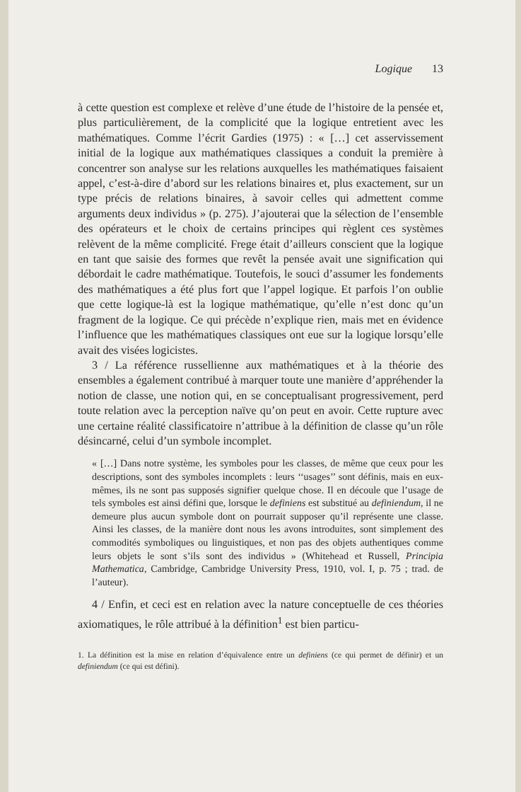Logique 13
à cette question est complexe et relève d’une étude de l’histoire de la pensée et, plus particulièrement, de la complicité que la logique entretient avec les mathématiques. Comme l’écrit Gardies (1975) : « […] cet asservissement initial de la logique aux mathématiques classiques a conduit la première à concentrer son analyse sur les relations auxquelles les mathématiques faisaient appel, c’est-à-dire d’abord sur les relations binaires et, plus exactement, sur un type précis de relations binaires, à savoir celles qui admettent comme arguments deux individus » (p. 275). J’ajouterai que la sélection de l’ensemble des opérateurs et le choix de certains principes qui règlent ces systèmes relèvent de la même complicité. Frege était d’ailleurs conscient que la logique en tant que saisie des formes que revêt la pensée avait une signification qui débordait le cadre mathématique. Toutefois, le souci d’assumer les fondements des mathématiques a été plus fort que l’appel logique. Et parfois l’on oublie que cette logique-là est la logique mathématique, qu’elle n’est donc qu’un fragment de la logique. Ce qui précède n’explique rien, mais met en évidence l’influence que les mathématiques classiques ont eue sur la logique lorsqu’elle avait des visées logicistes.
3 / La référence russellienne aux mathématiques et à la théorie des ensembles a également contribué à marquer toute une manière d’appréhender la notion de classe, une notion qui, en se conceptualisant progressivement, perd toute relation avec la perception naïve qu’on peut en avoir. Cette rupture avec une certaine réalité classificatoire n’attribue à la définition de classe qu’un rôle désincarné, celui d’un symbole incomplet.
« […] Dans notre système, les symboles pour les classes, de même que ceux pour les descriptions, sont des symboles incomplets : leurs ‘‘usages’’ sont définis, mais en eux-mêmes, ils ne sont pas supposés signifier quelque chose. Il en découle que l’usage de tels symboles est ainsi défini que, lorsque le definiens est substitué au definiendum, il ne demeure plus aucun symbole dont on pourrait supposer qu’il représente une classe. Ainsi les classes, de la manière dont nous les avons introduites, sont simplement des commodités symboliques ou linguistiques, et non pas des objets authentiques comme leurs objets le sont s’ils sont des individus » (Whitehead et Russell, Principia Mathematica, Cambridge, Cambridge University Press, 1910, vol. I, p. 75 ; trad. de l’auteur).
4 / Enfin, et ceci est en relation avec la nature conceptuelle de ces théories axiomatiques, le rôle attribué à la définition<sup>1</sup> est bien particu-
1. La définition est la mise en relation d’équivalence entre un definiens (ce qui permet de définir) et un definiendum (ce qui est défini).